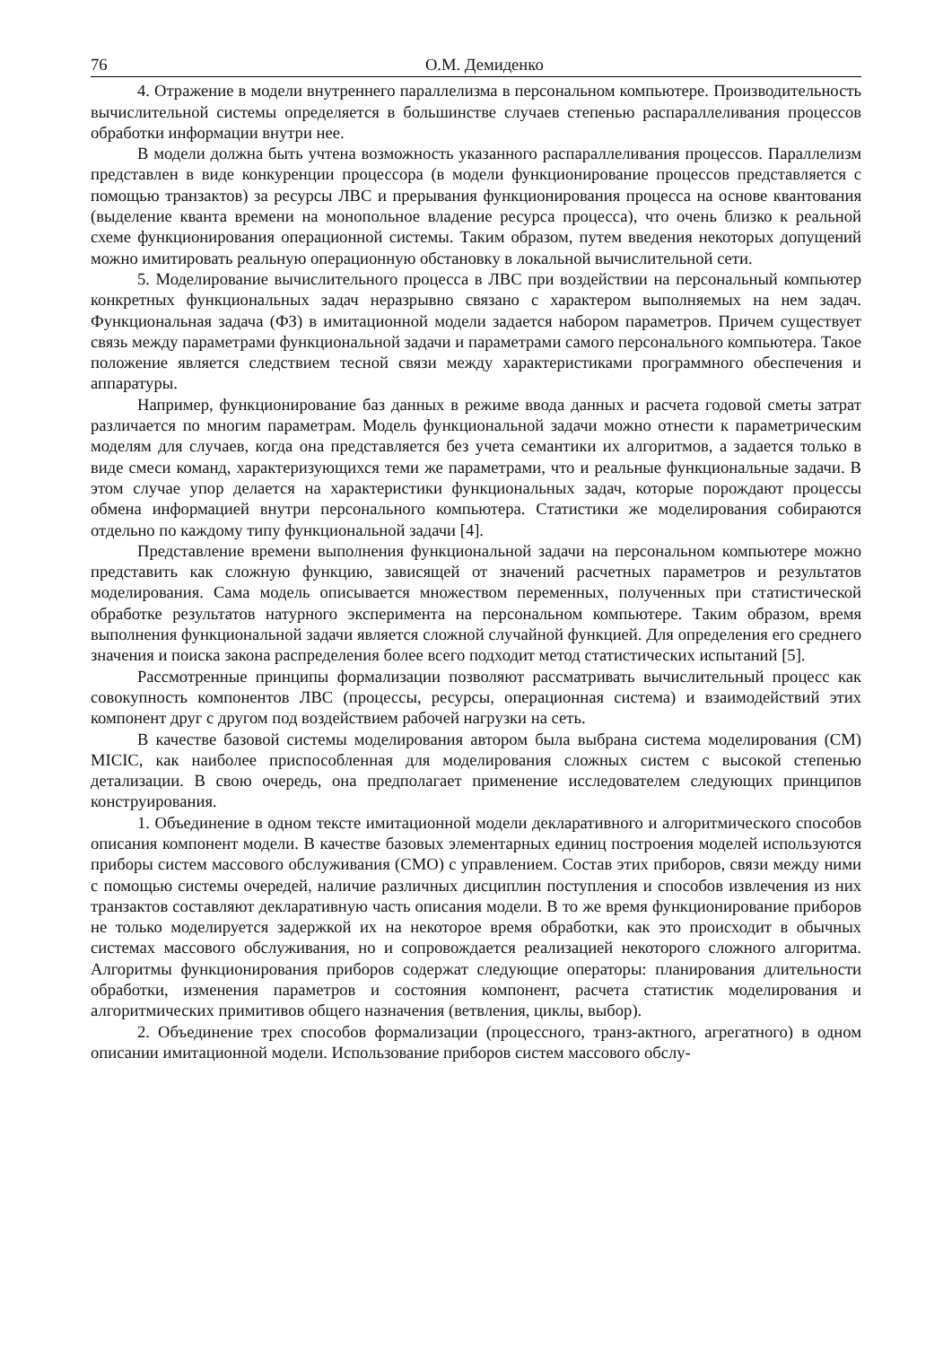76 О.М. Демиденко
4. Отражение в модели внутреннего параллелизма в персональном компьютере. Производительность вычислительной системы определяется в большинстве случаев степенью распараллеливания процессов обработки информации внутри нее.
В модели должна быть учтена возможность указанного распараллеливания процессов. Параллелизм представлен в виде конкуренции процессора (в модели функционирование процессов представляется с помощью транзактов) за ресурсы ЛВС и прерывания функционирования процесса на основе квантования (выделение кванта времени на монопольное владение ресурса процесса), что очень близко к реальной схеме функционирования операционной системы. Таким образом, путем введения некоторых допущений можно имитировать реальную операционную обстановку в локальной вычислительной сети.
5. Моделирование вычислительного процесса в ЛВС при воздействии на персональный компьютер конкретных функциональных задач неразрывно связано с характером выполняемых на нем задач. Функциональная задача (ФЗ) в имитационной модели задается набором параметров. Причем существует связь между параметрами функциональной задачи и параметрами самого персонального компьютера. Такое положение является следствием тесной связи между характеристиками программного обеспечения и аппаратуры.
Например, функционирование баз данных в режиме ввода данных и расчета годовой сметы затрат различается по многим параметрам. Модель функциональной задачи можно отнести к параметрическим моделям для случаев, когда она представляется без учета семантики их алгоритмов, а задается только в виде смеси команд, характеризующихся теми же параметрами, что и реальные функциональные задачи. В этом случае упор делается на характеристики функциональных задач, которые порождают процессы обмена информацией внутри персонального компьютера. Статистики же моделирования собираются отдельно по каждому типу функциональной задачи [4].
Представление времени выполнения функциональной задачи на персональном компьютере можно представить как сложную функцию, зависящей от значений расчетных параметров и результатов моделирования. Сама модель описывается множеством переменных, полученных при статистической обработке результатов натурного эксперимента на персональном компьютере. Таким образом, время выполнения функциональной задачи является сложной случайной функцией. Для определения его среднего значения и поиска закона распределения более всего подходит метод статистических испытаний [5].
Рассмотренные принципы формализации позволяют рассматривать вычислительный процесс как совокупность компонентов ЛВС (процессы, ресурсы, операционная система) и взаимодействий этих компонент друг с другом под воздействием рабочей нагрузки на сеть.
В качестве базовой системы моделирования автором была выбрана система моделирования (СМ) MICIC, как наиболее приспособленная для моделирования сложных систем с высокой степенью детализации. В свою очередь, она предполагает применение исследователем следующих принципов конструирования.
1. Объединение в одном тексте имитационной модели декларативного и алгоритмического способов описания компонент модели. В качестве базовых элементарных единиц построения моделей используются приборы систем массового обслуживания (СМО) с управлением. Состав этих приборов, связи между ними с помощью системы очередей, наличие различных дисциплин поступления и способов извлечения из них транзактов составляют декларативную часть описания модели. В то же время функционирование приборов не только моделируется задержкой их на некоторое время обработки, как это происходит в обычных системах массового обслуживания, но и сопровождается реализацией некоторого сложного алгоритма. Алгоритмы функционирования приборов содержат следующие операторы: планирования длительности обработки, изменения параметров и состояния компонент, расчета статистик моделирования и алгоритмических примитивов общего назначения (ветвления, циклы, выбор).
2. Объединение трех способов формализации (процессного, транз-актного, агрегатного) в одном описании имитационной модели. Использование приборов систем массового обслу-